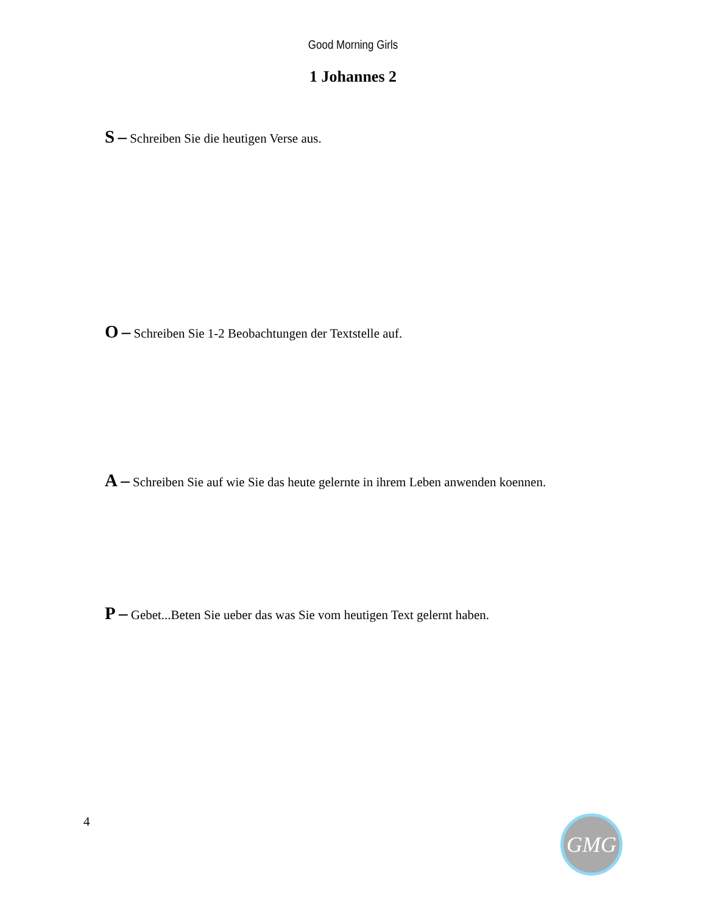Good Morning Girls
1 Johannes 2
S – Schreiben Sie die heutigen Verse aus.
O – Schreiben Sie 1-2 Beobachtungen der Textstelle auf.
A – Schreiben Sie auf wie Sie das heute gelernte in ihrem Leben anwenden koennen.
P – Gebet...Beten Sie ueber das was Sie vom heutigen Text gelernt haben.
4 GMG